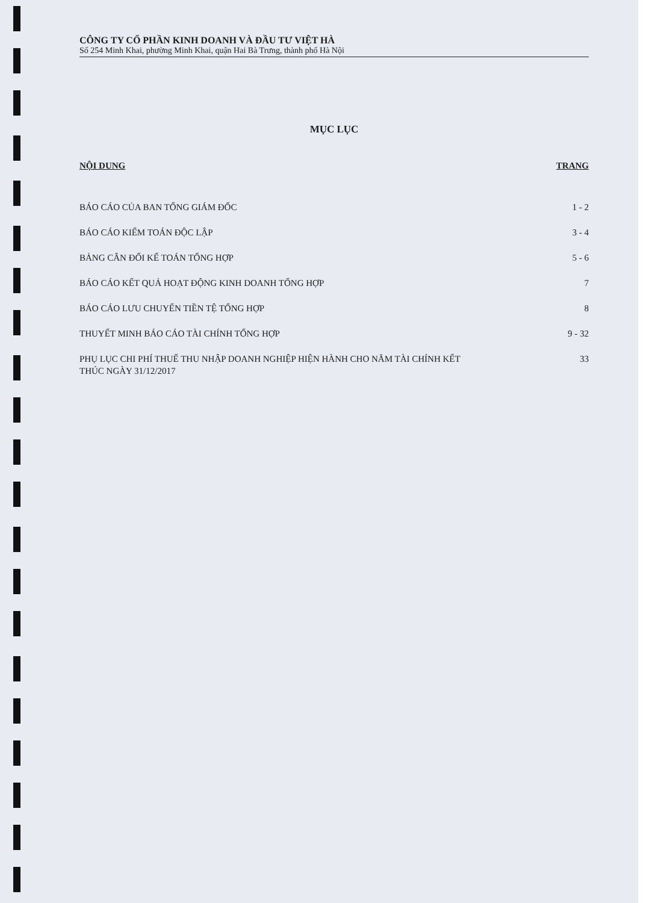CÔNG TY CỔ PHẦN KINH DOANH VÀ ĐẦU TƯ VIỆT HÀ
Số 254 Minh Khai, phường Minh Khai, quận Hai Bà Trưng, thành phố Hà Nội
MỤC LỤC
NỘI DUNG TRANG
BÁO CÁO CỦA BAN TỔNG GIÁM ĐỐC 1 - 2
BÁO CÁO KIỂM TOÁN ĐỘC LẬP 3 - 4
BẢNG CÂN ĐỐI KẾ TOÁN TỔNG HỢP 5 - 6
BÁO CÁO KẾT QUẢ HOẠT ĐỘNG KINH DOANH TỔNG HỢP 7
BÁO CÁO LƯU CHUYỂN TIỀN TỆ TỔNG HỢP 8
THUYẾT MINH BÁO CÁO TÀI CHÍNH TỔNG HỢP 9 - 32
PHỤ LỤC CHI PHÍ THUẾ THU NHẬP DOANH NGHIỆP HIỆN HÀNH CHO NĂM TÀI CHÍNH KẾT THÚC NGÀY 31/12/2017 33